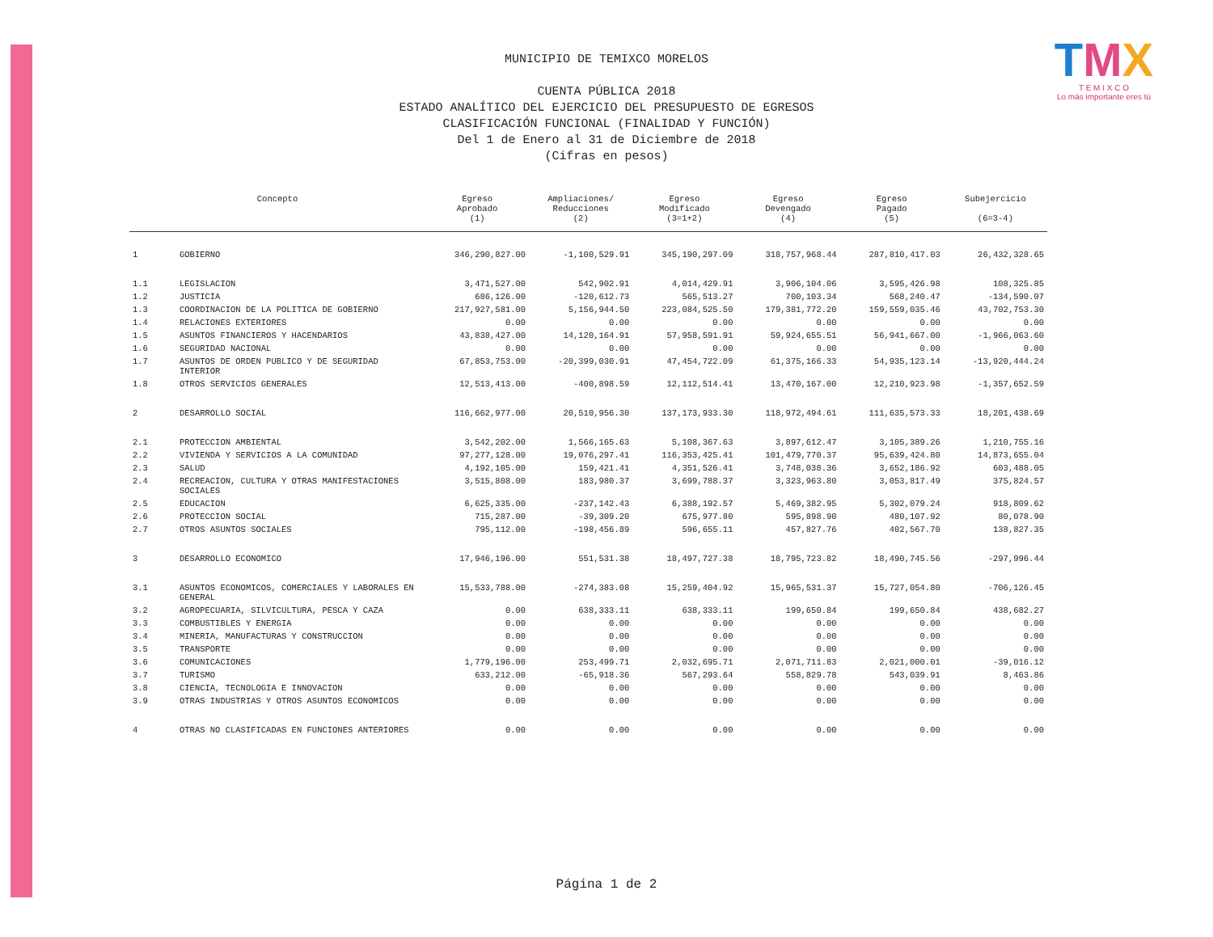TMX
T E M I X C O
Lo más importante eres tú
MUNICIPIO DE TEMIXCO MORELOS
CUENTA PÚBLICA 2018
ESTADO ANALÍTICO DEL EJERCICIO DEL PRESUPUESTO DE EGRESOS
CLASIFICACIÓN FUNCIONAL (FINALIDAD Y FUNCIÓN)
Del 1 de Enero al 31 de Diciembre de 2018
(Cifras en pesos)
| Concepto | | Egreso Aprobado (1) | Ampliaciones/ Reducciones (2) | Egreso Modificado (3=1+2) | Egreso Devengado (4) | Egreso Pagado (5) | Subejercicio (6=3-4) |
| --- | --- | --- | --- | --- | --- | --- | --- |
| 1 | GOBIERNO | 346,290,827.00 | -1,100,529.91 | 345,190,297.09 | 318,757,968.44 | 287,810,417.03 | 26,432,328.65 |
| 1.1 | LEGISLACION | 3,471,527.00 | 542,902.91 | 4,014,429.91 | 3,906,104.06 | 3,595,426.98 | 108,325.85 |
| 1.2 | JUSTICIA | 686,126.00 | -120,612.73 | 565,513.27 | 700,103.34 | 568,240.47 | -134,590.07 |
| 1.3 | COORDINACION DE LA POLITICA DE GOBIERNO | 217,927,581.00 | 5,156,944.50 | 223,084,525.50 | 179,381,772.20 | 159,559,035.46 | 43,702,753.30 |
| 1.4 | RELACIONES EXTERIORES | 0.00 | 0.00 | 0.00 | 0.00 | 0.00 | 0.00 |
| 1.5 | ASUNTOS FINANCIEROS Y HACENDARIOS | 43,838,427.00 | 14,120,164.91 | 57,958,591.91 | 59,924,655.51 | 56,941,667.00 | -1,966,063.60 |
| 1.6 | SEGURIDAD NACIONAL | 0.00 | 0.00 | 0.00 | 0.00 | 0.00 | 0.00 |
| 1.7 | ASUNTOS DE ORDEN PUBLICO Y DE SEGURIDAD INTERIOR | 67,853,753.00 | -20,399,030.91 | 47,454,722.09 | 61,375,166.33 | 54,935,123.14 | -13,920,444.24 |
| 1.8 | OTROS SERVICIOS GENERALES | 12,513,413.00 | -400,898.59 | 12,112,514.41 | 13,470,167.00 | 12,210,923.98 | -1,357,652.59 |
| 2 | DESARROLLO SOCIAL | 116,662,977.00 | 20,510,956.30 | 137,173,933.30 | 118,972,494.61 | 111,635,573.33 | 18,201,438.69 |
| 2.1 | PROTECCION AMBIENTAL | 3,542,202.00 | 1,566,165.63 | 5,108,367.63 | 3,897,612.47 | 3,105,389.26 | 1,210,755.16 |
| 2.2 | VIVIENDA Y SERVICIOS A LA COMUNIDAD | 97,277,128.00 | 19,076,297.41 | 116,353,425.41 | 101,479,770.37 | 95,639,424.80 | 14,873,655.04 |
| 2.3 | SALUD | 4,192,105.00 | 159,421.41 | 4,351,526.41 | 3,748,038.36 | 3,652,186.92 | 603,488.05 |
| 2.4 | RECREACION, CULTURA Y OTRAS MANIFESTACIONES SOCIALES | 3,515,808.00 | 183,980.37 | 3,699,788.37 | 3,323,963.80 | 3,053,817.49 | 375,824.57 |
| 2.5 | EDUCACION | 6,625,335.00 | -237,142.43 | 6,388,192.57 | 5,469,382.95 | 5,302,079.24 | 918,809.62 |
| 2.6 | PROTECCION SOCIAL | 715,287.00 | -39,309.20 | 675,977.80 | 595,898.90 | 480,107.92 | 80,078.90 |
| 2.7 | OTROS ASUNTOS SOCIALES | 795,112.00 | -198,456.89 | 596,655.11 | 457,827.76 | 402,567.70 | 138,827.35 |
| 3 | DESARROLLO ECONOMICO | 17,946,196.00 | 551,531.38 | 18,497,727.38 | 18,795,723.82 | 18,490,745.56 | -297,996.44 |
| 3.1 | ASUNTOS ECONOMICOS, COMERCIALES Y LABORALES EN GENERAL | 15,533,788.00 | -274,383.08 | 15,259,404.92 | 15,965,531.37 | 15,727,054.80 | -706,126.45 |
| 3.2 | AGROPECUARIA, SILVICULTURA, PESCA Y CAZA | 0.00 | 638,333.11 | 638,333.11 | 199,650.84 | 199,650.84 | 438,682.27 |
| 3.3 | COMBUSTIBLES Y ENERGIA | 0.00 | 0.00 | 0.00 | 0.00 | 0.00 | 0.00 |
| 3.4 | MINERIA, MANUFACTURAS Y CONSTRUCCION | 0.00 | 0.00 | 0.00 | 0.00 | 0.00 | 0.00 |
| 3.5 | TRANSPORTE | 0.00 | 0.00 | 0.00 | 0.00 | 0.00 | 0.00 |
| 3.6 | COMUNICACIONES | 1,779,196.00 | 253,499.71 | 2,032,695.71 | 2,071,711.83 | 2,021,000.01 | -39,016.12 |
| 3.7 | TURISMO | 633,212.00 | -65,918.36 | 567,293.64 | 558,829.78 | 543,039.91 | 8,463.86 |
| 3.8 | CIENCIA, TECNOLOGIA E INNOVACION | 0.00 | 0.00 | 0.00 | 0.00 | 0.00 | 0.00 |
| 3.9 | OTRAS INDUSTRIAS Y OTROS ASUNTOS ECONOMICOS | 0.00 | 0.00 | 0.00 | 0.00 | 0.00 | 0.00 |
| 4 | OTRAS NO CLASIFICADAS EN FUNCIONES ANTERIORES | 0.00 | 0.00 | 0.00 | 0.00 | 0.00 | 0.00 |
Página 1 de 2